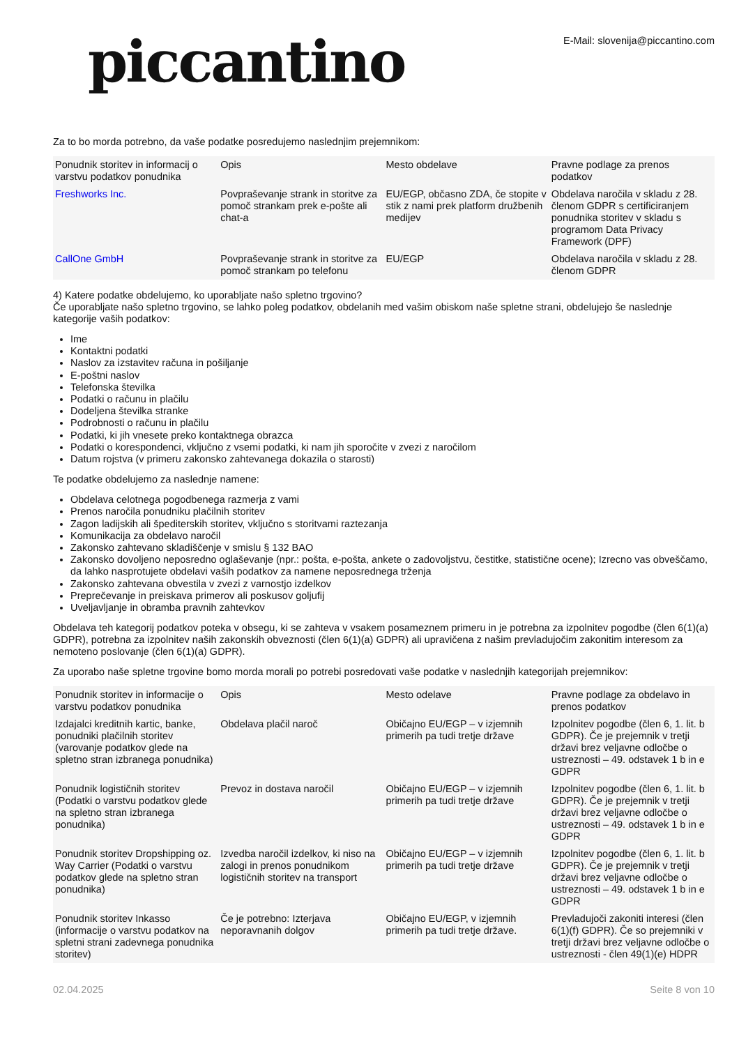piccantino
E-Mail: slovenija@piccantino.com
Za to bo morda potrebno, da vaše podatke posredujemo naslednjim prejemnikom:
| Ponudnik storitev in informacij o varstvu podatkov ponudnika | Opis | Mesto obdelave | Pravne podlage za prenos podatkov |
| --- | --- | --- | --- |
| Freshworks Inc. | Povpraševanje strank in storitve za pomoč strankam prek e-pošte ali chat-a | EU/EGP, občasno ZDA, če stopite v stik z nami prek platform družbenih medijev | Obdelava naročila v skladu z 28. členom GDPR s certificiranjem ponudnika storitev v skladu s programom Data Privacy Framework (DPF) |
| CallOne GmbH | Povpraševanje strank in storitve za pomoč strankam po telefonu | EU/EGP | Obdelava naročila v skladu z 28. členom GDPR |
4) Katere podatke obdelujemo, ko uporabljate našo spletno trgovino?
Če uporabljate našo spletno trgovino, se lahko poleg podatkov, obdelanih med vašim obiskom naše spletne strani, obdelujejo še naslednje kategorije vaših podatkov:
Ime
Kontaktni podatki
Naslov za izstavitev računa in pošiljanje
E-poštni naslov
Telefonska številka
Podatki o računu in plačilu
Dodeljena številka stranke
Podrobnosti o računu in plačilu
Podatki, ki jih vnesete preko kontaktnega obrazca
Podatki o korespondenci, vključno z vsemi podatki, ki nam jih sporočite v zvezi z naročilom
Datum rojstva (v primeru zakonsko zahtevanega dokazila o starosti)
Te podatke obdelujemo za naslednje namene:
Obdelava celotnega pogodbenega razmerja z vami
Prenos naročila ponudniku plačilnih storitev
Zagon ladijskih ali špediterskih storitev, vključno s storitvami raztezanja
Komunikacija za obdelavo naročil
Zakonsko zahtevano skladiščenje v smislu § 132 BAO
Zakonsko dovoljeno neposredno oglaševanje (npr.: pošta, e-pošta, ankete o zadovoljstvu, čestitke, statistične ocene); Izrecno vas obveščamo, da lahko nasprotujete obdelavi vaših podatkov za namene neposrednega trženja
Zakonsko zahtevana obvestila v zvezi z varnostjo izdelkov
Preprečevanje in preiskava primerov ali poskusov goljufij
Uveljavljanje in obramba pravnih zahtevkov
Obdelava teh kategorij podatkov poteka v obsegu, ki se zahteva v vsakem posameznem primeru in je potrebna za izpolnitev pogodbe (člen 6(1)(a) GDPR), potrebna za izpolnitev naših zakonskih obveznosti (člen 6(1)(a) GDPR) ali upravičena z našim prevladujočim zakonitim interesom za nemoteno poslovanje (člen 6(1)(a) GDPR).
Za uporabo naše spletne trgovine bomo morda morali po potrebi posredovati vaše podatke v naslednjih kategorijah prejemnikov:
| Ponudnik storitev in informacije o varstvu podatkov ponudnika | Opis | Mesto odelave | Pravne podlage za obdelavo in prenos podatkov |
| --- | --- | --- | --- |
| Izdajalci kreditnih kartic, banke, ponudniki plačilnih storitev (varovanje podatkov glede na spletno stran izbranega ponudnika) | Obdelava plačil naroč | Običajno EU/EGP – v izjemnih primerih pa tudi tretje države | Izpolnitev pogodbe (člen 6, 1. lit. b GDPR). Če je prejemnik v tretji državi brez veljavne odločbe o ustreznosti – 49. odstavek 1 b in e GDPR |
| Ponudnik logističnih storitev (Podatki o varstvu podatkov glede na spletno stran izbranega ponudnika) | Prevoz in dostava naročil | Običajno EU/EGP – v izjemnih primerih pa tudi tretje države | Izpolnitev pogodbe (člen 6, 1. lit. b GDPR). Če je prejemnik v tretji državi brez veljavne odločbe o ustreznosti – 49. odstavek 1 b in e GDPR |
| Ponudnik storitev Dropshipping oz. Way Carrier (Podatki o varstvu podatkov glede na spletno stran ponudnika) | Izvedba naročil izdelkov, ki niso na zalogi in prenos ponudnikom logističnih storitev na transport | Običajno EU/EGP – v izjemnih primerih pa tudi tretje države | Izpolnitev pogodbe (člen 6, 1. lit. b GDPR). Če je prejemnik v tretji državi brez veljavne odločbe o ustreznosti – 49. odstavek 1 b in e GDPR |
| Ponudnik storitev Inkasso (informacije o varstvu podatkov na spletni strani zadevnega ponudnika storitev) | Če je potrebno: Izterjava neporavnanih dolgov | Običajno EU/EGP, v izjemnih primerih pa tudi tretje države. | Prevladujoči zakoniti interesi (člen 6(1)(f) GDPR). Če so prejemniki v tretji državi brez veljavne odločbe o ustreznosti - člen 49(1)(e) HDPR |
02.04.2025 Seite 8 von 10